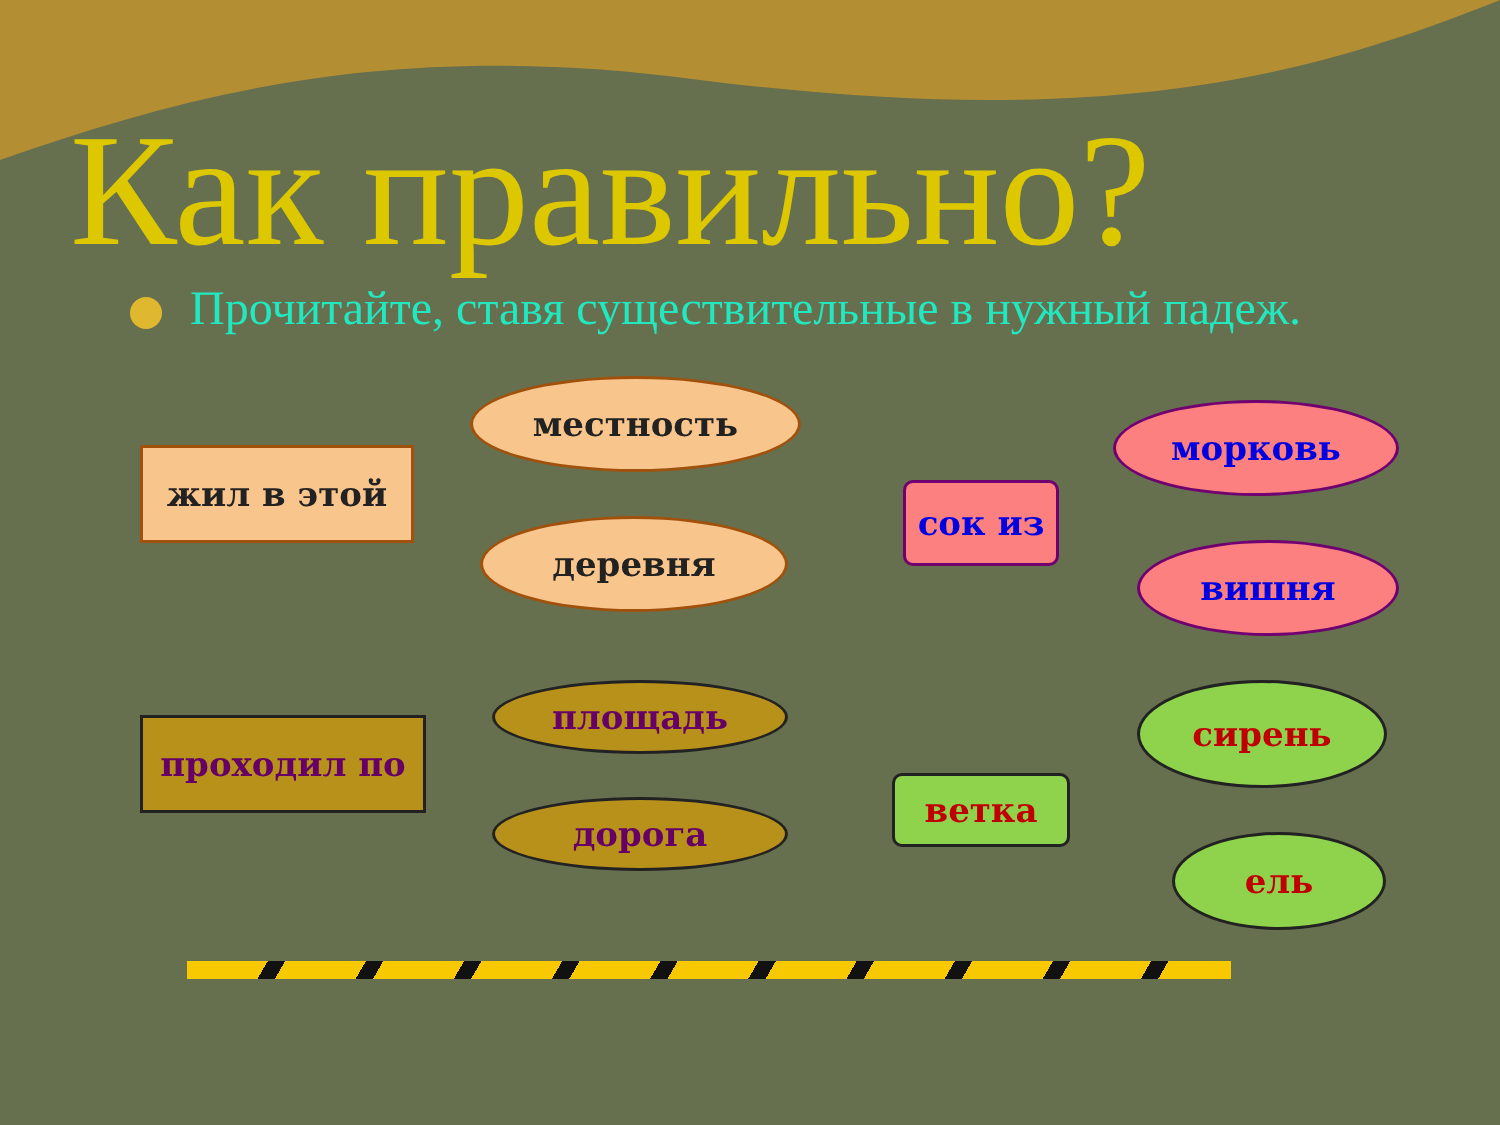Как правильно?
Прочитайте, ставя существительные в нужный падеж.
жил в этой
местность
деревня
сок из
морковь
вишня
проходил по
площадь
дорога
ветка
сирень
ель